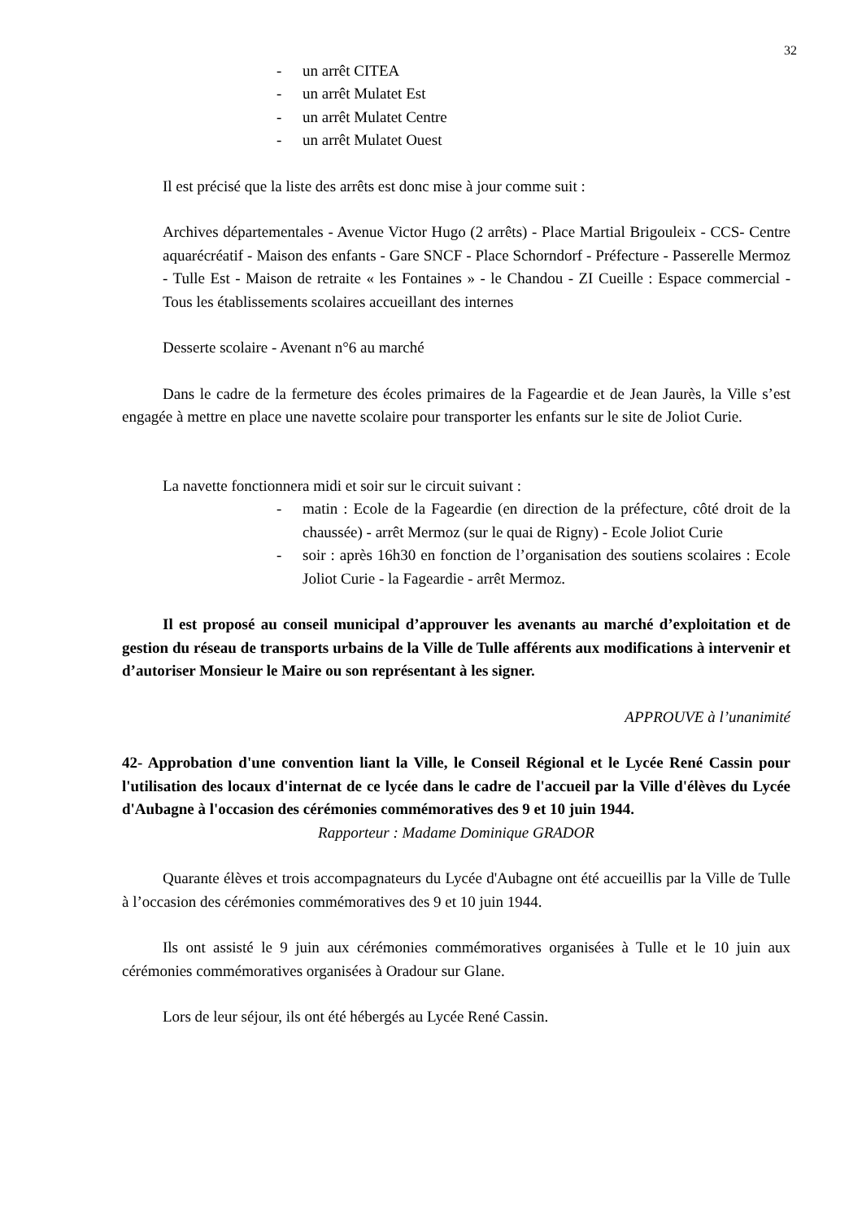32
- un arrêt CITEA
- un arrêt Mulatet Est
- un arrêt Mulatet Centre
- un arrêt Mulatet Ouest
Il est précisé que la liste des arrêts est donc mise à jour comme suit :
Archives départementales - Avenue Victor Hugo (2 arrêts) - Place Martial Brigouleix - CCS- Centre aquarécréatif - Maison des enfants - Gare SNCF - Place Schorndorf - Préfecture - Passerelle Mermoz - Tulle Est - Maison de retraite « les Fontaines » - le Chandou - ZI Cueille : Espace commercial - Tous les établissements scolaires accueillant des internes
Desserte scolaire - Avenant n°6 au marché
Dans le cadre de la fermeture des écoles primaires de la Fageardie et de Jean Jaurès, la Ville s’est engagée à mettre en place une navette scolaire pour transporter les enfants sur le site de Joliot Curie.
La navette fonctionnera midi et soir sur le circuit suivant :
- matin : Ecole de la Fageardie (en direction de la préfecture, côté droit de la chaussée) - arrêt Mermoz (sur le quai de Rigny) - Ecole Joliot Curie
- soir : après 16h30 en fonction de l’organisation des soutiens scolaires : Ecole Joliot Curie - la Fageardie - arrêt Mermoz.
Il est proposé au conseil municipal d’approuver les avenants au marché d’exploitation et de gestion du réseau de transports urbains de la Ville de Tulle afférents aux modifications à intervenir et d’autoriser Monsieur le Maire ou son représentant à les signer.
APPROUVE à l’unanimité
42- Approbation d'une convention liant la Ville, le Conseil Régional et le Lycée René Cassin pour l'utilisation des locaux d'internat de ce lycée dans le cadre de l'accueil par la Ville d'élèves du Lycée d'Aubagne à l'occasion des cérémonies commémoratives des 9 et 10 juin 1944.
Rapporteur : Madame Dominique GRADOR
Quarante élèves et trois accompagnateurs du Lycée d'Aubagne ont été accueillis par la Ville de Tulle à l’occasion des cérémonies commémoratives des 9 et 10 juin 1944.
Ils ont assisté le 9 juin aux cérémonies commémoratives organisées à Tulle et le 10 juin aux cérémonies commémoratives organisées à Oradour sur Glane.
Lors de leur séjour, ils ont été hébergés au Lycée René Cassin.